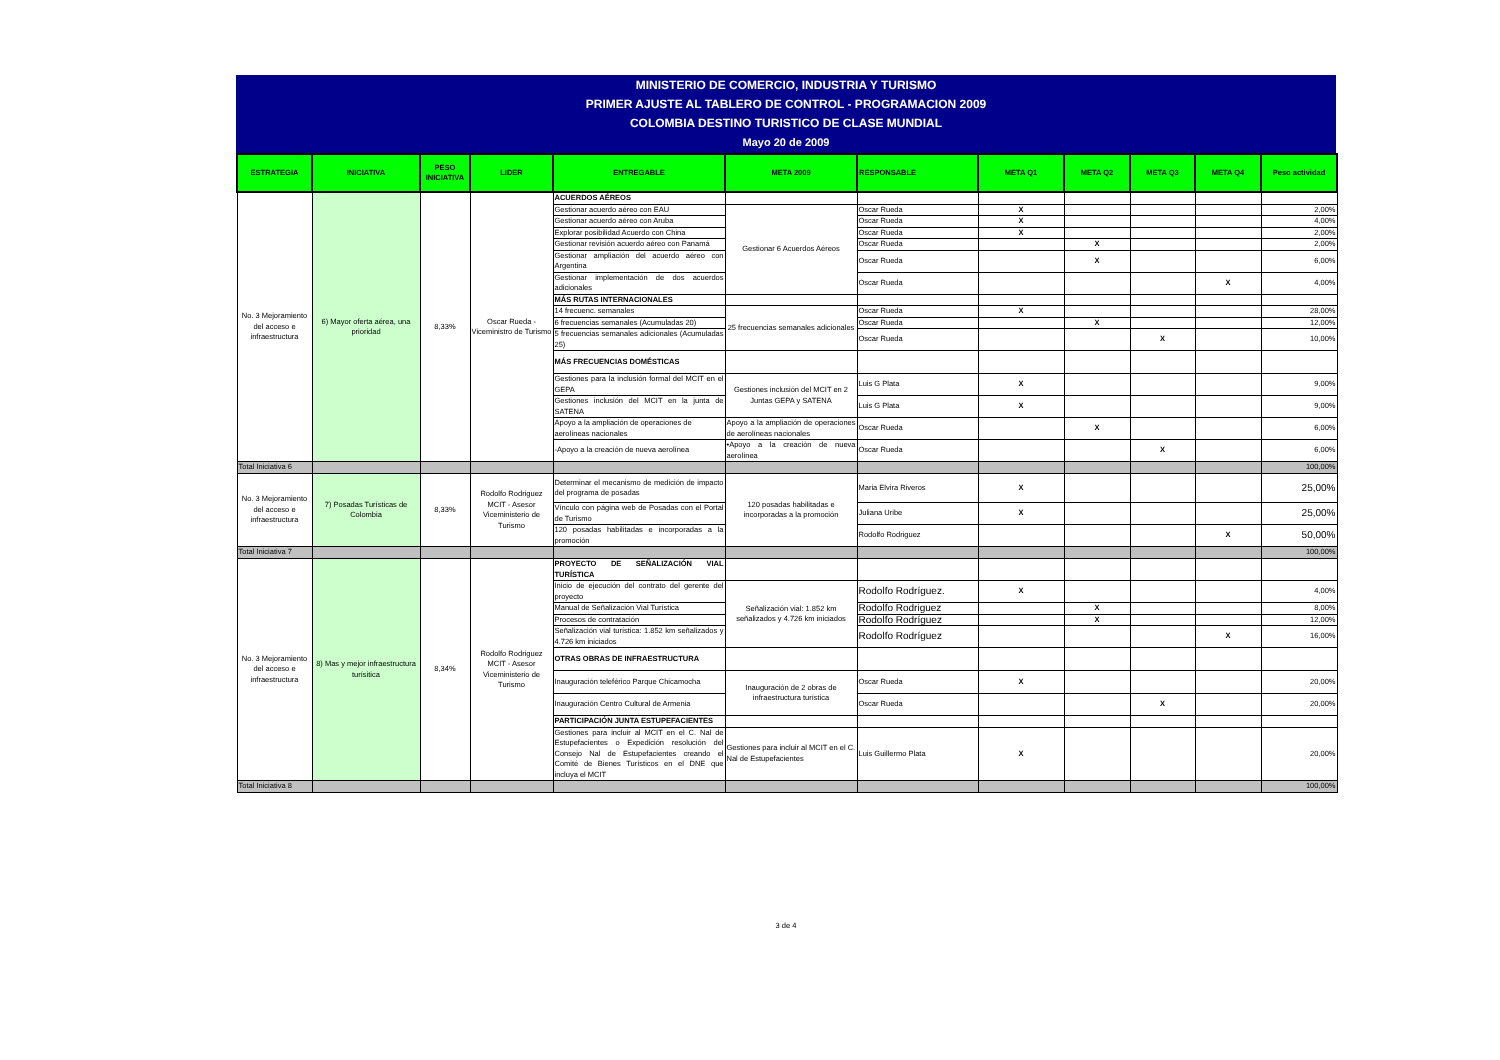MINISTERIO DE COMERCIO, INDUSTRIA Y TURISMO
PRIMER AJUSTE AL TABLERO DE CONTROL - PROGRAMACION 2009
COLOMBIA DESTINO TURISTICO DE CLASE MUNDIAL
Mayo 20 de 2009
| ESTRATEGIA | INICIATIVA | PESO INICIATIVA | LIDER | ENTREGABLE | META 2009 | RESPONSABLE | META Q1 | META Q2 | META Q3 | META Q4 | Peso actividad |
| --- | --- | --- | --- | --- | --- | --- | --- | --- | --- | --- | --- |
| No. 3 Mejoramiento del acceso e infraestructura | 6) Mayor oferta aérea, una prioridad | 8,33% | Oscar Rueda - Viceministro de Turismo | ACUERDOS AÉREOS | | | | | | | |
| | | | | Gestionar acuerdo aéreo con EAU | Gestionar 6 Acuerdos Aéreos | Oscar Rueda | X | | | | 2,00% |
| | | | | Gestionar acuerdo aéreo con Aruba | | Oscar Rueda | X | | | | 4,00% |
| | | | | Explorar posibilidad Acuerdo con China | | Oscar Rueda | X | | | | 2,00% |
| | | | | Gestionar revisión acuerdo aéreo con Panamá | | Oscar Rueda | | X | | | 2,00% |
| | | | | Gestionar ampliación del acuerdo aéreo con Argentina | | Oscar Rueda | | X | | | 6,00% |
| | | | | Gestionar implementación de dos acuerdos adicionales | | Oscar Rueda | | | | X | 4,00% |
| | | | | MÁS RUTAS INTERNACIONALES | | | | | | | |
| | | | | 14 frecuenc. semanales | 25 frecuencias semanales adicionales | Oscar Rueda | X | | | | 28,00% |
| | | | | 6 frecuencias semanales (Acumuladas 20) | | Oscar Rueda | | X | | | 12,00% |
| | | | | 5 frecuencias semanales adicionales (Acumuladas 25) | | Oscar Rueda | | | X | | 10,00% |
| | | | | MÁS FRECUENCIAS DOMÉSTICAS | | | | | | | |
| | | | | Gestiones para la inclusión formal del MCIT en el GEPA | Gestiones inclusión del MCIT en 2 Juntas GEPA y SATENA | Luis G Plata | X | | | | 9,00% |
| | | | | Gestiones inclusión del MCIT en la junta de SATENA | | Luis G Plata | X | | | | 9,00% |
| | | | | Apoyo a la ampliación de operaciones de aerolíneas nacionales | Apoyo a la ampliación de operaciones de aerolíneas nacionales | Oscar Rueda | | X | | | 6,00% |
| | | | | -Apoyo a la creación de nueva aerolínea | •Apoyo a la creación de nueva aerolínea | Oscar Rueda | | | X | | 6,00% |
| Total Iniciativa 6 | | | | | | | | | | | 100,00% |
| No. 3 Mejoramiento del acceso e infraestructura | 7) Posadas Turísticas de Colombia | 8,33% | Rodolfo Rodriguez MCIT - Asesor Viceministerio de Turismo | Determinar el mecanismo de medición de impacto del programa de posadas | 120 posadas habilitadas e incorporadas a la promoción | Maria Elvira Riveros | X | | | | 25,00% |
| | | | | Vínculo con página web de Posadas con el Portal de Turismo | | Juliana Uribe | X | | | | 25,00% |
| | | | | 120 posadas habilitadas e incorporadas a la promoción | | Rodolfo Rodriguez | | | | X | 50,00% |
| Total Iniciativa 7 | | | | | | | | | | | 100,00% |
| No. 3 Mejoramiento del acceso e infraestructura | 8) Mas y mejor infraestructura turísitica | 8,34% | Rodolfo Rodriguez MCIT - Asesor Viceministerio de Turismo | PROYECTO DE SEÑALIZACIÓN VIAL TURÍSTICA | | | | | | | |
| | | | | Inicio de ejecución del contrato del gerente del proyecto | Señalización vial: 1.852 km señalizados y 4.726 km iniciados | Rodolfo Rodríguez. | X | | | | 4,00% |
| | | | | Manual de Señalización Vial Turística | | Rodolfo Rodriguez | | X | | | 8,00% |
| | | | | Procesos de contratación | | Rodolfo Rodríguez | | X | | | 12,00% |
| | | | | Señalización vial turística: 1.852 km señalizados y 4.726 km iniciados | | Rodolfo Rodríguez | | | | X | 16,00% |
| | | | | OTRAS OBRAS DE INFRAESTRUCTURA | | | | | | | |
| | | | | Inauguración teleférico Parque Chicamocha | Inauguración de 2 obras de infraestructura turística | Oscar Rueda | X | | | | 20,00% |
| | | | | Inauguración Centro Cultural de Armenia | | Oscar Rueda | | | X | | 20,00% |
| | | | | PARTICIPACIÓN JUNTA ESTUPEFACIENTES | | | | | | | |
| | | | | Gestiones para incluir al MCIT en el C. Nal de Estupefacientes o Expedición resolución del Consejo Nal de Estupefacientes creando el Comité de Bienes Turísticos en el DNE que incluya el MCIT | Gestiones para incluir al MCIT en el C. Nal de Estupefacientes | Luis Guillermo Plata | X | | | | 20,00% |
| Total Iniciativa 8 | | | | | | | | | | | 100,00% |
3 de 4